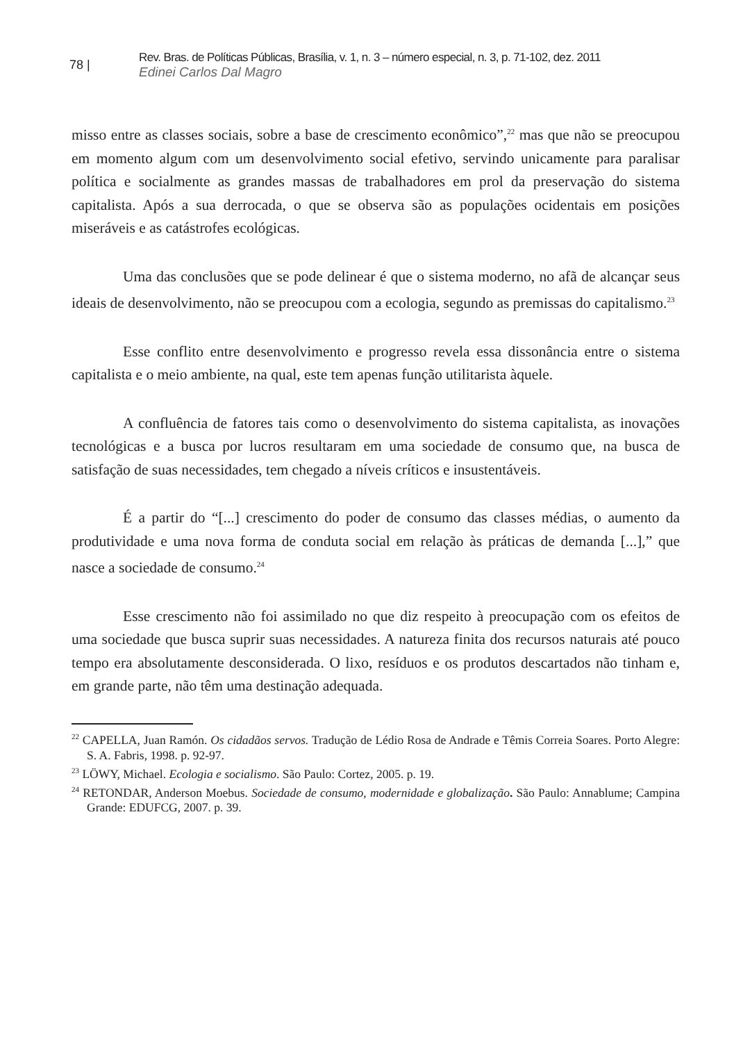78 | Rev. Bras. de Políticas Públicas, Brasília, v. 1, n. 3 – número especial, n. 3, p. 71-102, dez. 2011
Edinei Carlos Dal Magro
misso entre as classes sociais, sobre a base de crescimento econômico”,<sup>22</sup> mas que não se preocupou em momento algum com um desenvolvimento social efetivo, servindo unicamente para paralisar política e socialmente as grandes massas de trabalhadores em prol da preservação do sistema capitalista. Após a sua derrocada, o que se observa são as populações ocidentais em posições miseráveis e as catástrofes ecológicas.
Uma das conclusões que se pode delinear é que o sistema moderno, no afã de alcançar seus ideais de desenvolvimento, não se preocupou com a ecologia, segundo as premissas do capitalismo.<sup>23</sup>
Esse conflito entre desenvolvimento e progresso revela essa dissonância entre o sistema capitalista e o meio ambiente, na qual, este tem apenas função utilitarista àquele.
A confluência de fatores tais como o desenvolvimento do sistema capitalista, as inovações tecnológicas e a busca por lucros resultaram em uma sociedade de consumo que, na busca de satisfação de suas necessidades, tem chegado a níveis críticos e insustentáveis.
É a partir do “[...] crescimento do poder de consumo das classes médias, o aumento da produtividade e uma nova forma de conduta social em relação às práticas de demanda [...],” que nasce a sociedade de consumo.<sup>24</sup>
Esse crescimento não foi assimilado no que diz respeito à preocupação com os efeitos de uma sociedade que busca suprir suas necessidades. A natureza finita dos recursos naturais até pouco tempo era absolutamente desconsiderada. O lixo, resíduos e os produtos descartados não tinham e, em grande parte, não têm uma destinação adequada.
<sup>22</sup> CAPELLA, Juan Ramón. Os cidadãos servos. Tradução de Lédio Rosa de Andrade e Têmis Correia Soares. Porto Alegre: S. A. Fabris, 1998. p. 92-97.
<sup>23</sup> LÖWY, Michael. Ecologia e socialismo. São Paulo: Cortez, 2005. p. 19.
<sup>24</sup> RETONDAR, Anderson Moebus. Sociedade de consumo, modernidade e globalização. São Paulo: Annablume; Campina Grande: EDUFCG, 2007. p. 39.